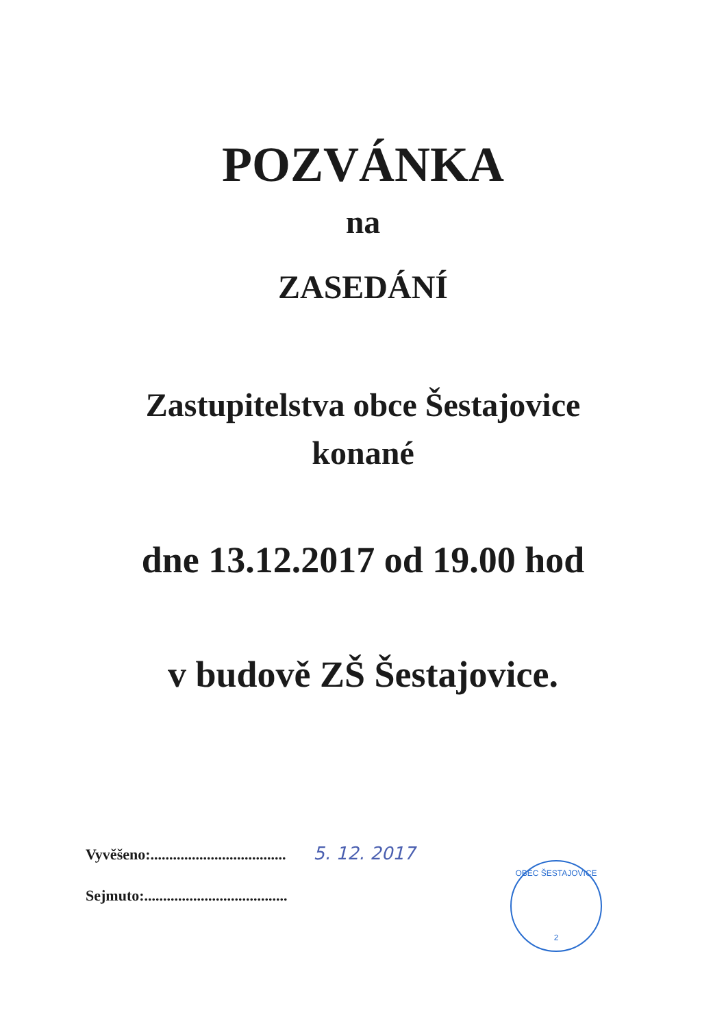POZVÁNKA
na
ZASEDÁNÍ
Zastupitelstva obce Šestajovice
konané
dne 13.12.2017 od 19.00 hod
v budově ZŠ Šestajovice.
Vyvěšeno:.................................... 5. 12. 2017
Sejmuto:......................................
OBEC ŠESTAJOVICE
2